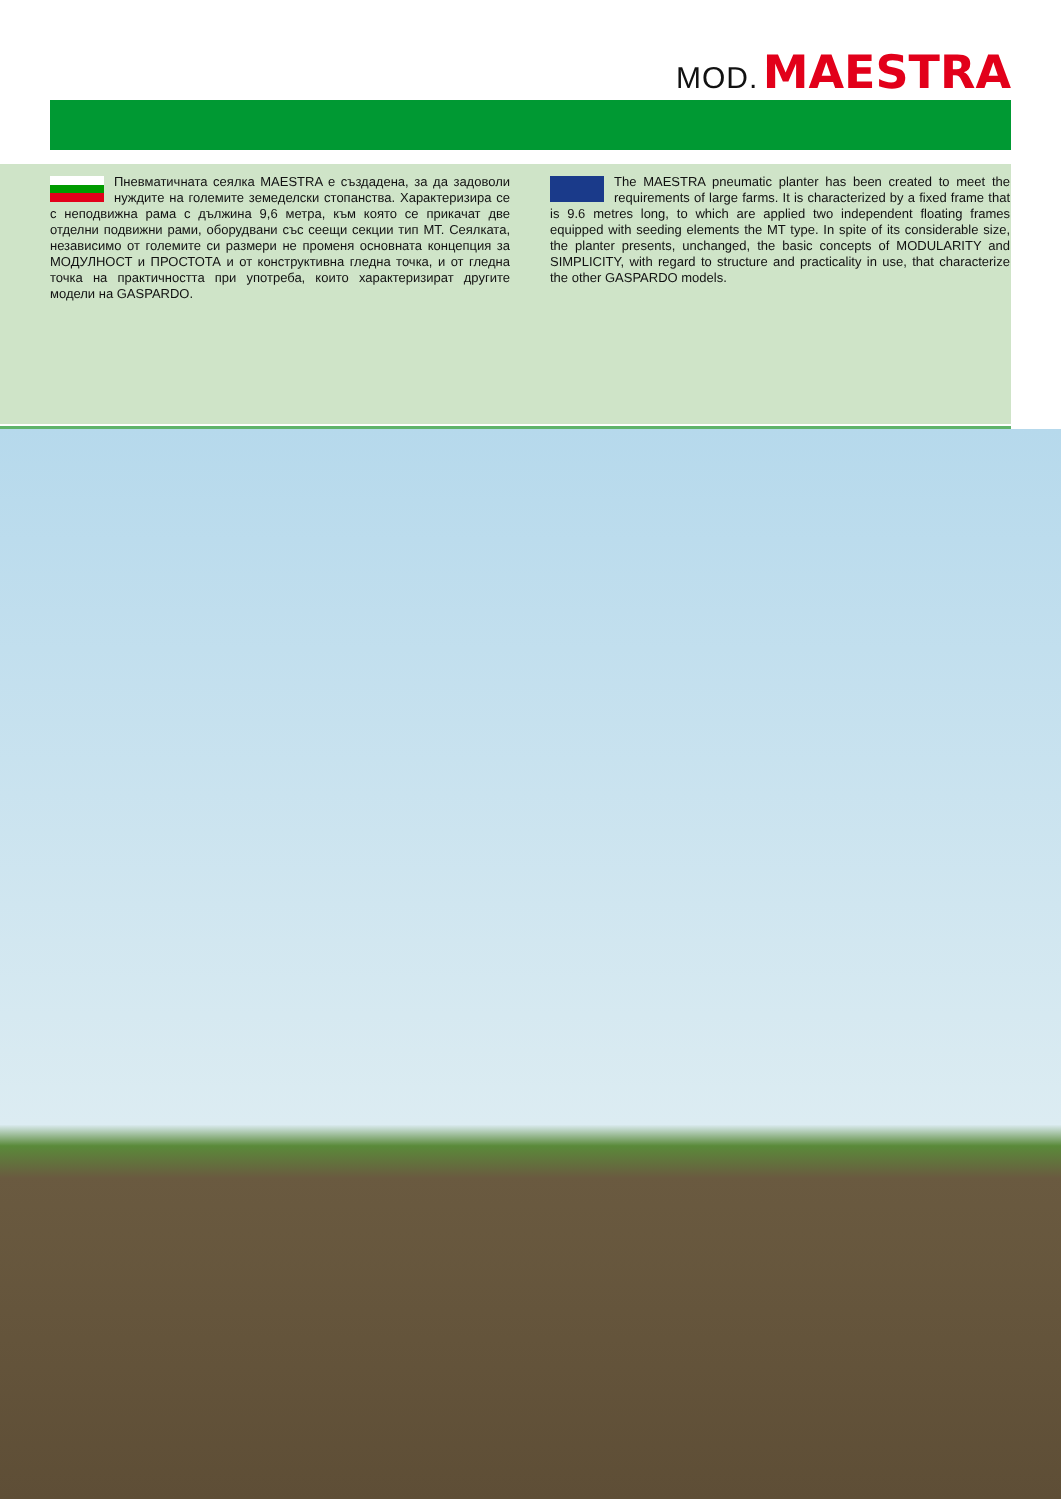MOD. MAESTRA
Пневматичната сеялка MAESTRA е създадена, за да задоволи нуждите на големите земеделски стопанства. Характеризира се с неподвижна рама с дължина 9,6 метра, към която се прикачат две отделни подвижни рами, оборудвани със сеещи секции тип MT. Сеялката, независимо от големите си размери не променя основната концепция за МОДУЛНОСТ и ПРОСТОТА и от конструктивна гледна точка, и от гледна точка на практичността при употреба, които характеризират другите модели на GASPARDO.
The MAESTRA pneumatic planter has been created to meet the requirements of large farms. It is characterized by a fixed frame that is 9.6 metres long, to which are applied two independent floating frames equipped with seeding elements the MT type. In spite of its considerable size, the planter presents, unchanged, the basic concepts of MODULARITY and SIMPLICITY, with regard to structure and practicality in use, that characterize the other GASPARDO models.